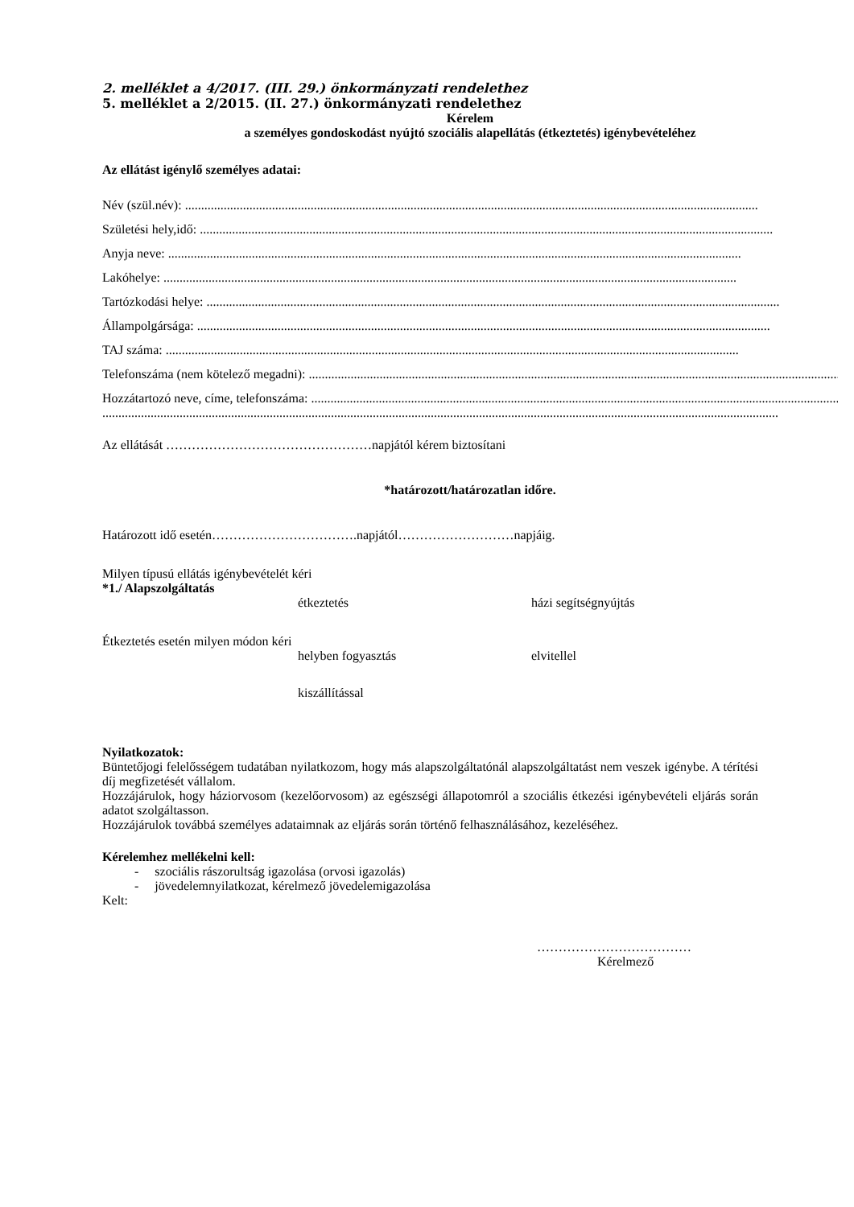2. melléklet a 4/2017. (III. 29.) önkormányzati rendelethez
5. melléklet a 2/2015. (II. 27.) önkormányzati rendelethez
Kérelem
a személyes gondoskodást nyújtó szociális alapellátás (étkeztetés) igénybevételéhez
Az ellátást igénylő személyes adatai:
Név (szül.név): ..................................................................................................................................................................................
Születési hely,idő: ..................................................................................................................................................................................
Anyja neve: ..................................................................................................................................................................................
Lakóhelye: ..................................................................................................................................................................................
Tartózkodási helye: ..................................................................................................................................................................................
Állampolgársága: ..................................................................................................................................................................................
TAJ száma: ..................................................................................................................................................................................
Telefonszáma (nem kötelező megadni): ..................................................................................................................................................................................
Hozzátartozó neve, címe, telefonszáma: ..................................................................................................................................................................................
..................................................................................................................................................................................................................
Az ellátását …………………………………………napjától kérem biztosítani
*határozott/határozatlan időre.
Határozott idő esetén…………………………….napjától………………………napjáig.
Milyen típusú ellátás igénybevételét kéri
*1./ Alapszolgáltatás
étkeztetés házi segítségnyújtás
Étkeztetés esetén milyen módon kéri
helyben fogyasztás elvitellel
kiszállítással
Nyilatkozatok:
Büntetőjogi felelősségem tudatában nyilatkozom, hogy más alapszolgáltatónál alapszolgáltatást nem veszek igénybe. A térítési díj megfizetését vállalom.
Hozzájárulok, hogy háziorvosom (kezelőorvosom) az egészségi állapotomról a szociális étkezési igénybevételi eljárás során adatot szolgáltasson.
Hozzájárulok továbbá személyes adataimnak az eljárás során történő felhasználásához, kezeléséhez.
Kérelemhez mellékelni kell:
- szociális rászorultság igazolása (orvosi igazolás)
- jövedelemnyilatkozat, kérelmező jövedelemigazolása
Kelt:
………………………………
Kérelmező